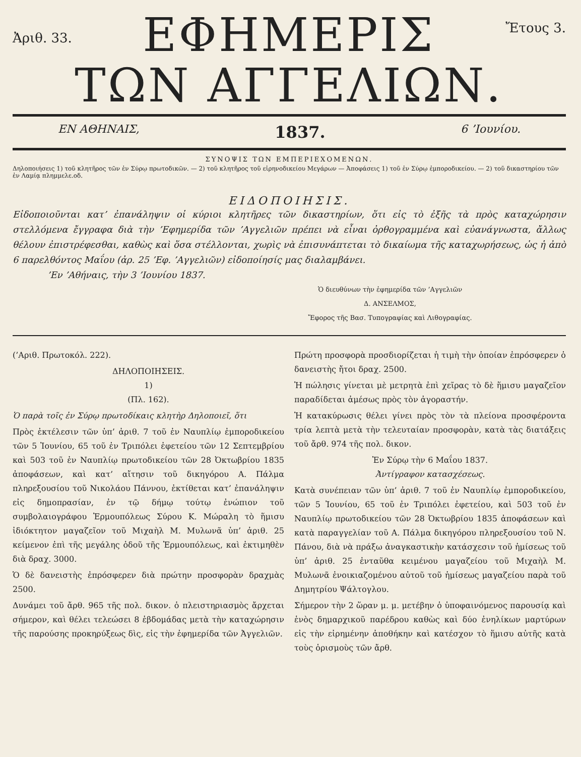Ἀριθ. 33.
ΕΦΗΜΕΡΙΣ
ΤΩΝ ΑΓΓΕΛΙΩΝ.
Ἔτους 3.
ΕΝ ΑΘΗΝΑΙΣ, 1837. 6 ’Ιουνίου.
ΣΥΝΟΨΙΣ ΤΩΝ ΕΜΠΕΡΙΕΧΟΜΕΝΩΝ.
Δηλοποιήσεις 1) τοῦ κλητῆρος τῶν ἐν Σύρῳ πρωτοδικῶν. — 2) τοῦ κλητῆρος τοῦ εἰρηνοδικείου Μεγάρων — Ἀποφάσεις 1) τοῦ ἐν Σύρῳ ἐμποροδικείου. — 2) τοῦ δικαστηρίου τῶν ἐν Λαμίᾳ πλημμελε.οδ.
ΕΙΔΟΠΟΙΗΣΙΣ.
Εἰδοποιοῦνται κατ’ ἐπανάληψιν οἱ κύριοι κλητῆρες τῶν δικαστηρίων, ὅτι εἰς τὸ ἑξῆς τὰ πρὸς καταχώρησιν στελλόμενα ἔγγραφα διὰ τὴν ’Εφημερίδα τῶν ’Αγγελιῶν πρέπει νὰ εἶναι ὀρθογραμμένα καὶ εὐανάγνωστα, ἄλλως θέλουν ἐπιστρέφεσθαι, καθὼς καὶ ὅσα στέλλονται, χωρὶς νὰ ἐπισυνάπτεται τὸ δικαίωμα τῆς καταχωρήσεως, ὡς ἡ ἀπὸ 6 παρελθόντος Μαΐου (ἀρ. 25 ’Εφ. ’Αγγελιῶν) εἰδοποίησίς μας διαλαμβάνει.
’Εν ’Αθήναις, τὴν 3 ’Ιουνίου 1837.
Ὁ διευθύνων τὴν ἐφημερίδα τῶν ’Αγγελιῶν
Δ. ΑΝΣΕΛΜΟΣ,
Ἔφορος τῆς Βασ. Τυπογραφίας καὶ Λιθογραφίας.
(’Αριθ. Πρωτοκόλ. 222).
ΔΗΛΟΠΟΙΗΣΕΙΣ.
1)
(Πλ. 162).
Ὁ παρὰ τοῖς ἐν Σύρῳ πρωτοδίκαις κλητὴρ Δηλοποιεῖ, ὅτι
Πρὸς ἐκτέλεσιν τῶν ὑπ’ ἀριθ. 7 τοῦ ἐν Ναυπλίῳ ἐμποροδικείου τῶν 5 Ἰουνίου, 65 τοῦ ἐν Τριπόλει ἐφετείου τῶν 12 Σεπτεμβρίου καὶ 503 τοῦ ἐν Ναυπλίῳ πρωτοδικείου τῶν 28 Ὀκτωβρίου 1835 ἀποφάσεων, καὶ κατ’ αἴτησιν τοῦ δικηγόρου Α. Πάλμα πληρεξουσίου τοῦ Νικολάου Πάννου, ἐκτίθεται κατ’ ἐπανάληψιν εἰς δημοπρασίαν, ἐν τῷ δήμῳ τούτῳ ἐνώπιον τοῦ συμβολαιογράφου Ἑρμουπόλεως Σύρου Κ. Μώραλη τὸ ἥμισυ ἰδιόκτητον μαγαζεῖον τοῦ Μιχαὴλ Μ. Μυλωνᾶ ὑπ’ ἀριθ. 25 κείμενον ἐπὶ τῆς μεγάλης ὁδοῦ τῆς Ἑρμουπόλεως, καὶ ἐκτιμηθὲν διὰ δραχ. 3000.
Ὁ δὲ δανειστὴς ἐπρόσφερεν διὰ πρώτην προσφορὰν δραχμὰς 2500.
Δυνάμει τοῦ ἄρθ. 965 τῆς πολ. δικον. ὁ πλειστηριασμὸς ἄρχεται σήμερον, καὶ θέλει τελεώσει 8 ἑβδομάδας μετὰ τὴν καταχώρησιν τῆς παρούσης προκηρύξεως δὶς, εἰς τὴν ἐφημερίδα τῶν Ἀγγελιῶν.
Πρώτη προσφορὰ προσδιορίζεται ἡ τιμὴ τὴν ὁποίαν ἐπρόσφερεν ὁ δανειστὴς ἤτοι δραχ. 2500.
Ἡ πώλησις γίνεται μὲ μετρητὰ ἐπὶ χεῖρας τὸ δὲ ἥμισυ μαγαζεῖον παραδίδεται ἀμέσως πρὸς τὸν ἀγοραστήν.
Ἡ κατακύρωσις θέλει γίνει πρὸς τὸν τὰ πλείονα προσφέροντα τρία λεπτὰ μετὰ τὴν τελευταίαν προσφορὰν, κατὰ τὰς διατάξεις τοῦ ἄρθ. 974 τῆς πολ. δικον.
Ἐν Σύρῳ τὴν 6 Μαΐου 1837.
Ἀντίγραφον κατασχέσεως.
Κατὰ συνέπειαν τῶν ὑπ’ ἀριθ. 7 τοῦ ἐν Ναυπλίῳ ἐμποροδικείου, τῶν 5 Ἰουνίου, 65 τοῦ ἐν Τριπόλει ἐφετείου, καὶ 503 τοῦ ἐν Ναυπλίῳ πρωτοδικείου τῶν 28 Ὀκτωβρίου 1835 ἀποφάσεων καὶ κατὰ παραγγελίαν τοῦ Α. Πάλμα δικηγόρου πληρεξουσίου τοῦ Ν. Πάνου, διὰ νὰ πράξω ἀναγκαστικὴν κατάσχεσιν τοῦ ἡμίσεως τοῦ ὑπ’ ἀριθ. 25 ἐνταῦθα κειμένου μαγαζείου τοῦ Μιχαὴλ Μ. Μυλωνᾶ ἐνοικιαζομένου αὐτοῦ τοῦ ἡμίσεως μαγαζείου παρὰ τοῦ Δημητρίου Ψάλτογλου.
Σήμερον τὴν 2 ὥραν μ. μ. μετέβην ὁ ὑποφαινόμενος παρουσίᾳ καὶ ἑνὸς δημαρχικοῦ παρέδρου καθὼς καὶ δύο ἐνηλίκων μαρτύρων εἰς τὴν εἰρημένην ἀποθήκην καὶ κατέσχον τὸ ἥμισυ αὐτῆς κατὰ τοὺς ὁρισμοὺς τῶν ἄρθ.